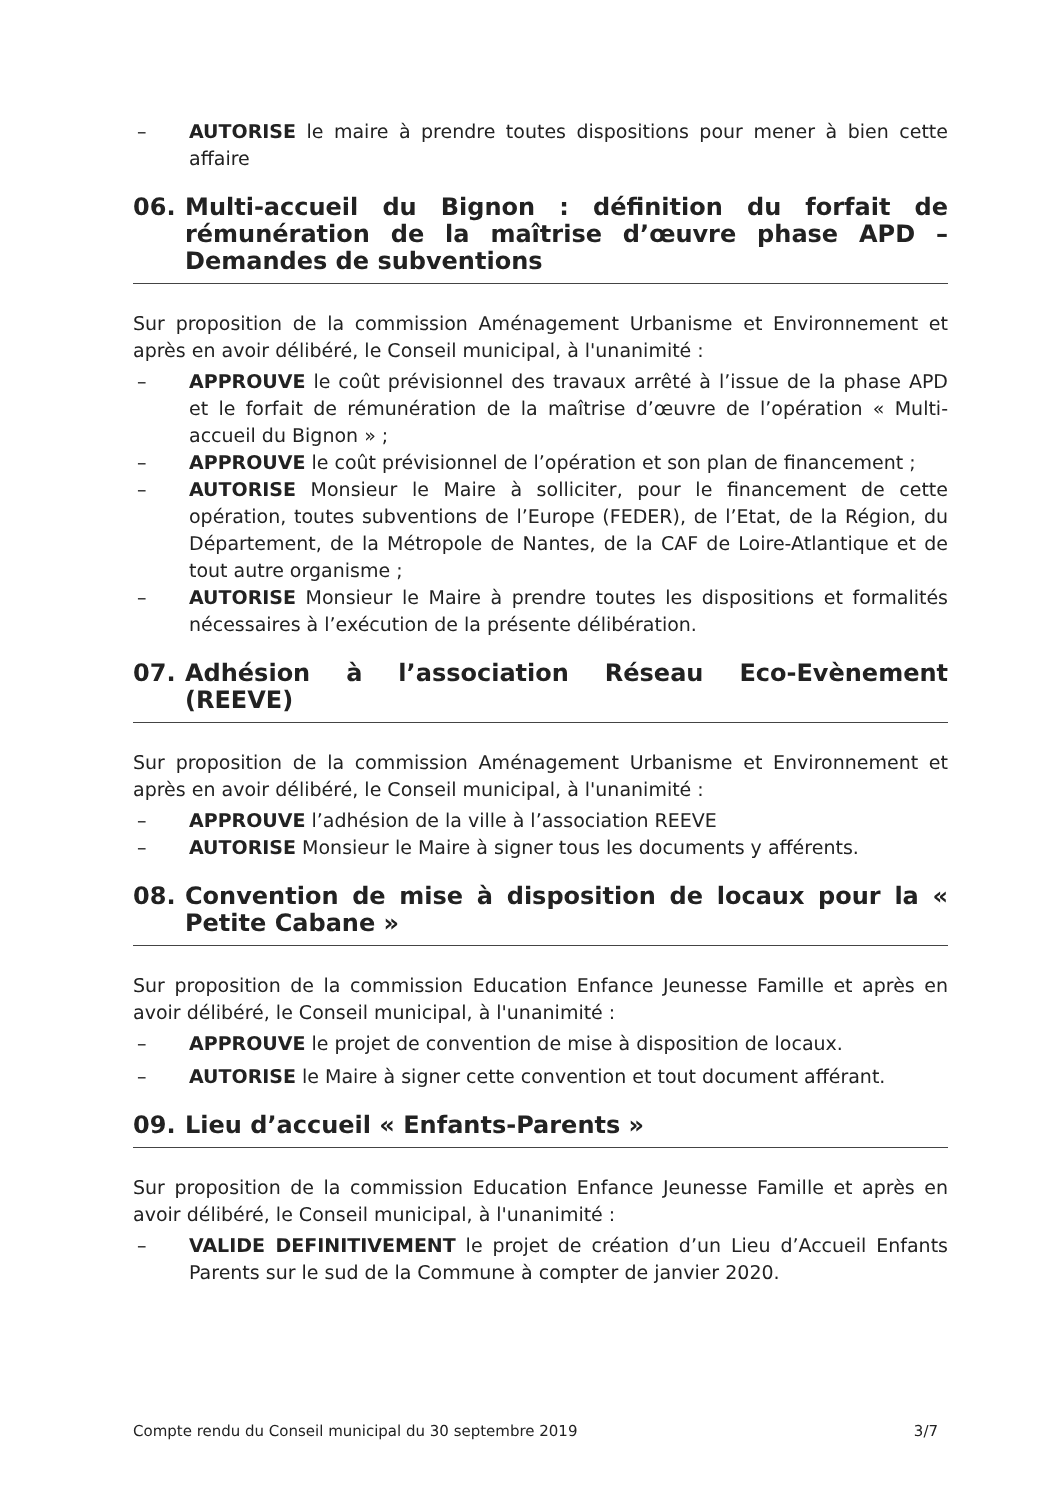– AUTORISE le maire à prendre toutes dispositions pour mener à bien cette affaire
06. Multi-accueil du Bignon : définition du forfait de rémunération de la maîtrise d’œuvre phase APD – Demandes de subventions
Sur proposition de la commission Aménagement Urbanisme et Environnement et après en avoir délibéré, le Conseil municipal, à l'unanimité :
– APPROUVE le coût prévisionnel des travaux arrêté à l’issue de la phase APD et le forfait de rémunération de la maîtrise d’œuvre de l’opération « Multi-accueil du Bignon » ;
– APPROUVE le coût prévisionnel de l’opération et son plan de financement ;
– AUTORISE Monsieur le Maire à solliciter, pour le financement de cette opération, toutes subventions de l’Europe (FEDER), de l’Etat, de la Région, du Département, de la Métropole de Nantes, de la CAF de Loire-Atlantique et de tout autre organisme ;
– AUTORISE Monsieur le Maire à prendre toutes les dispositions et formalités nécessaires à l’exécution de la présente délibération.
07. Adhésion à l’association Réseau Eco-Evènement (REEVE)
Sur proposition de la commission Aménagement Urbanisme et Environnement et après en avoir délibéré, le Conseil municipal, à l'unanimité :
– APPROUVE l’adhésion de la ville à l’association REEVE
– AUTORISE Monsieur le Maire à signer tous les documents y afférents.
08. Convention de mise à disposition de locaux pour la « Petite Cabane »
Sur proposition de la commission Education Enfance Jeunesse Famille et après en avoir délibéré, le Conseil municipal, à l'unanimité :
– APPROUVE le projet de convention de mise à disposition de locaux.
– AUTORISE le Maire à signer cette convention et tout document afférant.
09. Lieu d’accueil « Enfants-Parents »
Sur proposition de la commission Education Enfance Jeunesse Famille et après en avoir délibéré, le Conseil municipal, à l'unanimité :
– VALIDE DEFINITIVEMENT le projet de création d’un Lieu d’Accueil Enfants Parents sur le sud de la Commune à compter de janvier 2020.
Compte rendu du Conseil municipal du 30 septembre 2019 3/7